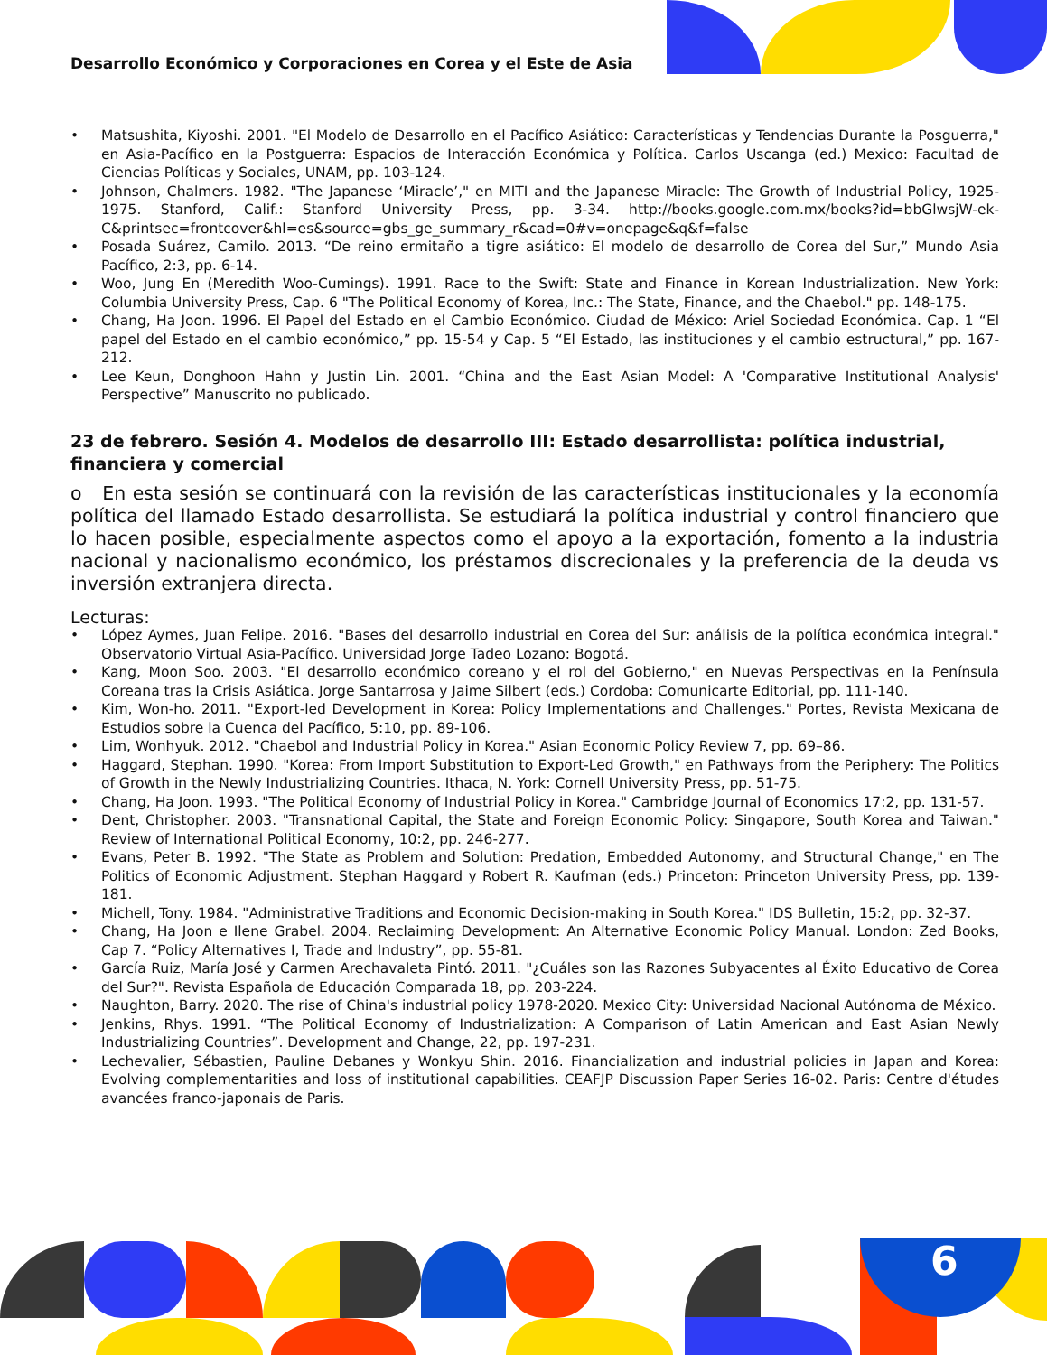Desarrollo Económico y Corporaciones en Corea y el Este de Asia
• Matsushita, Kiyoshi. 2001. "El Modelo de Desarrollo en el Pacífico Asiático: Características y Tendencias Durante la Posguerra," en Asia-Pacífico en la Postguerra: Espacios de Interacción Económica y Política. Carlos Uscanga (ed.) Mexico: Facultad de Ciencias Políticas y Sociales, UNAM, pp. 103-124.
• Johnson, Chalmers. 1982. "The Japanese ‘Miracle’," en MITI and the Japanese Miracle: The Growth of Industrial Policy, 1925-1975. Stanford, Calif.: Stanford University Press, pp. 3-34. http://books.google.com.mx/books?id=bbGlwsjW-ek-C&printsec=frontcover&hl=es&source=gbs_ge_summary_r&cad=0#v=onepage&q&f=false
• Posada Suárez, Camilo. 2013. “De reino ermitaño a tigre asiático: El modelo de desarrollo de Corea del Sur,” Mundo Asia Pacífico, 2:3, pp. 6-14.
• Woo, Jung En (Meredith Woo-Cumings). 1991. Race to the Swift: State and Finance in Korean Industrialization. New York: Columbia University Press, Cap. 6 "The Political Economy of Korea, Inc.: The State, Finance, and the Chaebol." pp. 148-175.
• Chang, Ha Joon. 1996. El Papel del Estado en el Cambio Económico. Ciudad de México: Ariel Sociedad Económica. Cap. 1 “El papel del Estado en el cambio económico,” pp. 15-54 y Cap. 5 “El Estado, las instituciones y el cambio estructural,” pp. 167-212.
• Lee Keun, Donghoon Hahn y Justin Lin. 2001. “China and the East Asian Model: A 'Comparative Institutional Analysis' Perspective” Manuscrito no publicado.
23 de febrero. Sesión 4. Modelos de desarrollo III: Estado desarrollista: política industrial, financiera y comercial
o En esta sesión se continuará con la revisión de las características institucionales y la economía política del llamado Estado desarrollista. Se estudiará la política industrial y control financiero que lo hacen posible, especialmente aspectos como el apoyo a la exportación, fomento a la industria nacional y nacionalismo económico, los préstamos discrecionales y la preferencia de la deuda vs inversión extranjera directa.
Lecturas:
• López Aymes, Juan Felipe. 2016. "Bases del desarrollo industrial en Corea del Sur: análisis de la política económica integral." Observatorio Virtual Asia-Pacífico. Universidad Jorge Tadeo Lozano: Bogotá.
• Kang, Moon Soo. 2003. "El desarrollo económico coreano y el rol del Gobierno," en Nuevas Perspectivas en la Península Coreana tras la Crisis Asiática. Jorge Santarrosa y Jaime Silbert (eds.) Cordoba: Comunicarte Editorial, pp. 111-140.
• Kim, Won-ho. 2011. "Export-led Development in Korea: Policy Implementations and Challenges." Portes, Revista Mexicana de Estudios sobre la Cuenca del Pacífico, 5:10, pp. 89-106.
• Lim, Wonhyuk. 2012. "Chaebol and Industrial Policy in Korea." Asian Economic Policy Review 7, pp. 69–86.
• Haggard, Stephan. 1990. "Korea: From Import Substitution to Export-Led Growth," en Pathways from the Periphery: The Politics of Growth in the Newly Industrializing Countries. Ithaca, N. York: Cornell University Press, pp. 51-75.
• Chang, Ha Joon. 1993. "The Political Economy of Industrial Policy in Korea." Cambridge Journal of Economics 17:2, pp. 131-57.
• Dent, Christopher. 2003. "Transnational Capital, the State and Foreign Economic Policy: Singapore, South Korea and Taiwan." Review of International Political Economy, 10:2, pp. 246-277.
• Evans, Peter B. 1992. "The State as Problem and Solution: Predation, Embedded Autonomy, and Structural Change," en The Politics of Economic Adjustment. Stephan Haggard y Robert R. Kaufman (eds.) Princeton: Princeton University Press, pp. 139-181.
• Michell, Tony. 1984. "Administrative Traditions and Economic Decision-making in South Korea." IDS Bulletin, 15:2, pp. 32-37.
• Chang, Ha Joon e Ilene Grabel. 2004. Reclaiming Development: An Alternative Economic Policy Manual. London: Zed Books, Cap 7. “Policy Alternatives I, Trade and Industry”, pp. 55-81.
• García Ruiz, María José y Carmen Arechavaleta Pintó. 2011. "¿Cuáles son las Razones Subyacentes al Éxito Educativo de Corea del Sur?". Revista Española de Educación Comparada 18, pp. 203-224.
• Naughton, Barry. 2020. The rise of China's industrial policy 1978-2020. Mexico City: Universidad Nacional Autónoma de México.
• Jenkins, Rhys. 1991. “The Political Economy of Industrialization: A Comparison of Latin American and East Asian Newly Industrializing Countries”. Development and Change, 22, pp. 197-231.
• Lechevalier, Sébastien, Pauline Debanes y Wonkyu Shin. 2016. Financialization and industrial policies in Japan and Korea: Evolving complementarities and loss of institutional capabilities. CEAFJP Discussion Paper Series 16-02. Paris: Centre d'études avancées franco-japonais de Paris.
6